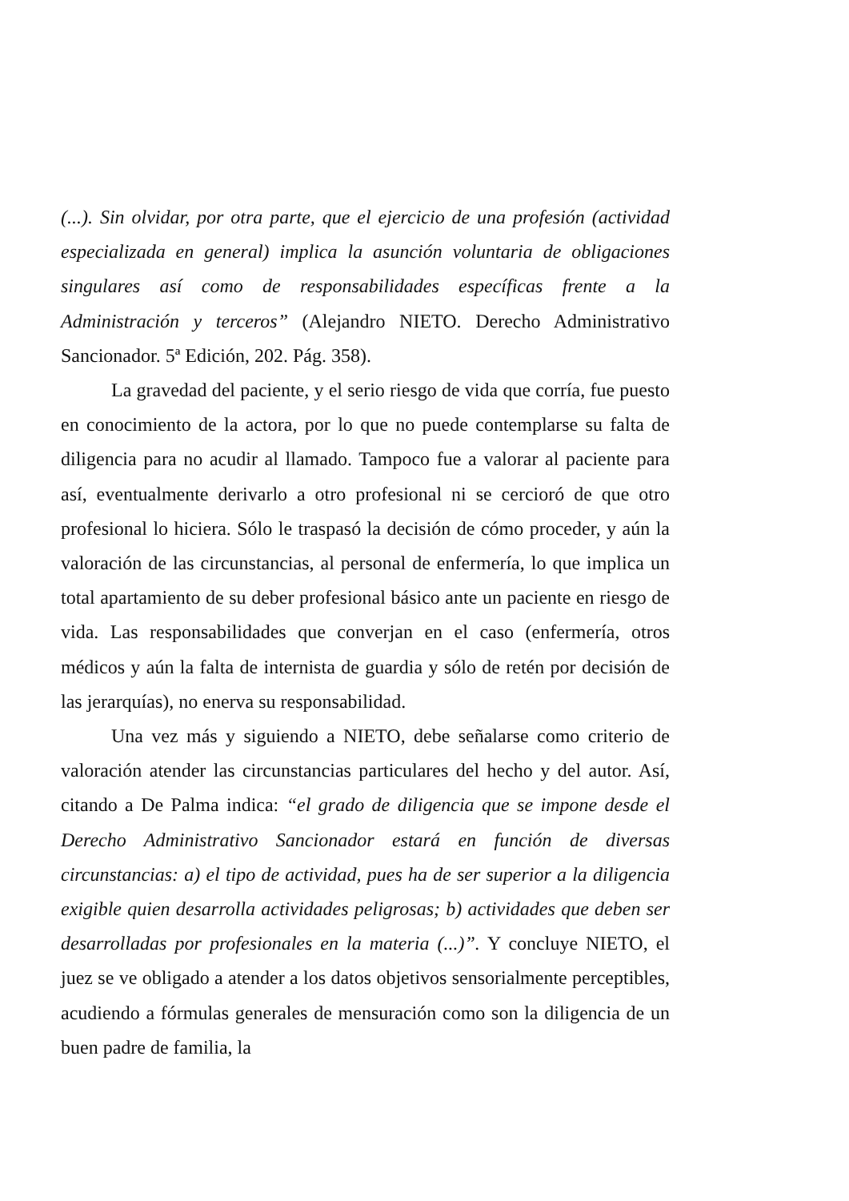(...). Sin olvidar, por otra parte, que el ejercicio de una profesión (actividad especializada en general) implica la asunción voluntaria de obligaciones singulares así como de responsabilidades específicas frente a la Administración y terceros” (Alejandro NIETO. Derecho Administrativo Sancionador. 5ª Edición, 202. Pág. 358).
La gravedad del paciente, y el serio riesgo de vida que corría, fue puesto en conocimiento de la actora, por lo que no puede contemplarse su falta de diligencia para no acudir al llamado. Tampoco fue a valorar al paciente para así, eventualmente derivarlo a otro profesional ni se cercioró de que otro profesional lo hiciera. Sólo le traspasó la decisión de cómo proceder, y aún la valoración de las circunstancias, al personal de enfermería, lo que implica un total apartamiento de su deber profesional básico ante un paciente en riesgo de vida. Las responsabilidades que converjan en el caso (enfermería, otros médicos y aún la falta de internista de guardia y sólo de retén por decisión de las jerarquías), no enerva su responsabilidad.
Una vez más y siguiendo a NIETO, debe señalarse como criterio de valoración atender las circunstancias particulares del hecho y del autor. Así, citando a De Palma indica: “el grado de diligencia que se impone desde el Derecho Administrativo Sancionador estará en función de diversas circunstancias: a) el tipo de actividad, pues ha de ser superior a la diligencia exigible quien desarrolla actividades peligrosas; b) actividades que deben ser desarrolladas por profesionales en la materia (...)”. Y concluye NIETO, el juez se ve obligado a atender a los datos objetivos sensorialmente perceptibles, acudiendo a fórmulas generales de mensuración como son la diligencia de un buen padre de familia, la